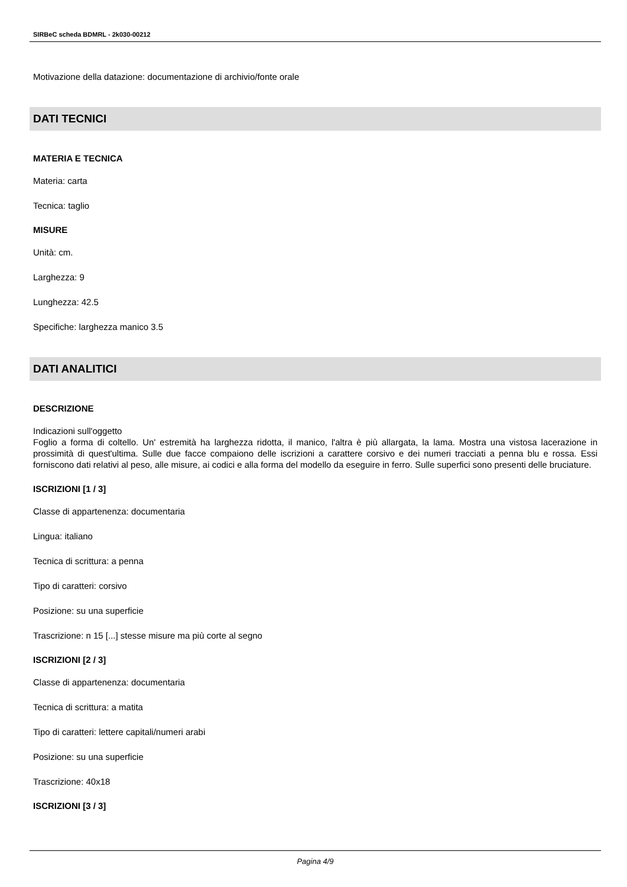SIRBeC scheda BDMRL - 2k030-00212
Motivazione della datazione: documentazione di archivio/fonte orale
DATI TECNICI
MATERIA E TECNICA
Materia: carta
Tecnica: taglio
MISURE
Unità: cm.
Larghezza: 9
Lunghezza: 42.5
Specifiche: larghezza manico 3.5
DATI ANALITICI
DESCRIZIONE
Indicazioni sull'oggetto
Foglio a forma di coltello. Un' estremità ha larghezza ridotta, il manico, l'altra è più allargata, la lama. Mostra una vistosa lacerazione in prossimità di quest'ultima. Sulle due facce compaiono delle iscrizioni a carattere corsivo e dei numeri tracciati a penna blu e rossa. Essi forniscono dati relativi al peso, alle misure, ai codici e alla forma del modello da eseguire in ferro. Sulle superfici sono presenti delle bruciature.
ISCRIZIONI [1 / 3]
Classe di appartenenza: documentaria
Lingua: italiano
Tecnica di scrittura: a penna
Tipo di caratteri: corsivo
Posizione: su una superficie
Trascrizione: n 15 [...] stesse misure ma più corte al segno
ISCRIZIONI [2 / 3]
Classe di appartenenza: documentaria
Tecnica di scrittura: a matita
Tipo di caratteri: lettere capitali/numeri arabi
Posizione: su una superficie
Trascrizione: 40x18
ISCRIZIONI [3 / 3]
Pagina 4/9